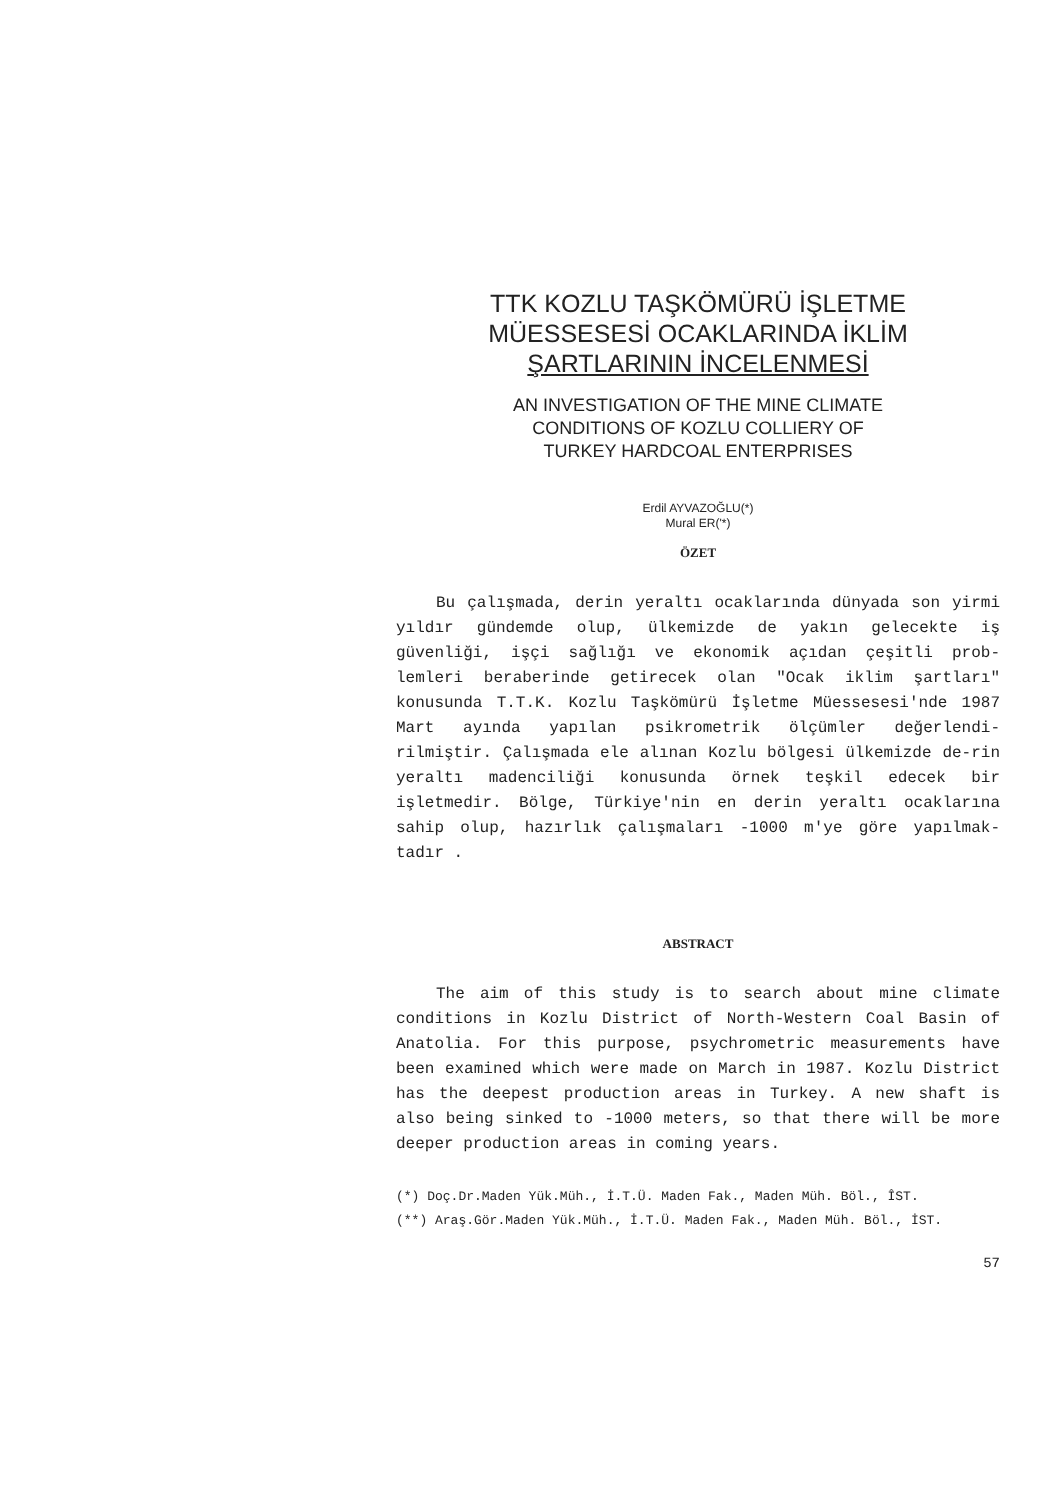TTK KOZLU TAŞKÖMÜRÜ İŞLETME
MÜESSESESİ OCAKLARINDA İKLİM
ŞARTLARININ İNCELENMESİ
AN INVESTIGATION OF THE MINE CLIMATE
CONDITIONS OF KOZLU COLLIERY OF
TURKEY HARDCOAL ENTERPRISES
Erdil AYVAZOĞLU(*)
Mural ER('*)
ÖZET
Bu çalışmada, derin yeraltı ocaklarında dünyada son yirmi yıldır gündemde olup, ülkemizde de yakın gelecekte iş güvenliği, işçi sağlığı ve ekonomik açıdan çeşitli prob-lemleri beraberinde getirecek olan "Ocak iklim şartları" konusunda T.T.K. Kozlu Taşkömürü İşletme Müessesesi'nde 1987 Mart ayında yapılan psikrometrik ölçümler değerlendi-rilmiştir. Çalışmada ele alınan Kozlu bölgesi ülkemizde de-rin yeraltı madenciliği konusunda örnek teşkil edecek bir işletmedir. Bölge, Türkiye'nin en derin yeraltı ocaklarına sahip olup, hazırlık çalışmaları -1000 m'ye göre yapılmak-tadır .
ABSTRACT
The aim of this study is to search about mine climate conditions in Kozlu District of North-Western Coal Basin of Anatolia. For this purpose, psychrometric measurements have been examined which were made on March in 1987. Kozlu District has the deepest production areas in Turkey. A new shaft is also being sinked to -1000 meters, so that there will be more deeper production areas in coming years.
(*) Doç.Dr.Maden Yük.Müh., İ.T.Ü. Maden Fak., Maden Müh. Böl., ÎST.
(**) Araş.Gör.Maden Yük.Müh., İ.T.Ü. Maden Fak., Maden Müh. Böl., İST.
57